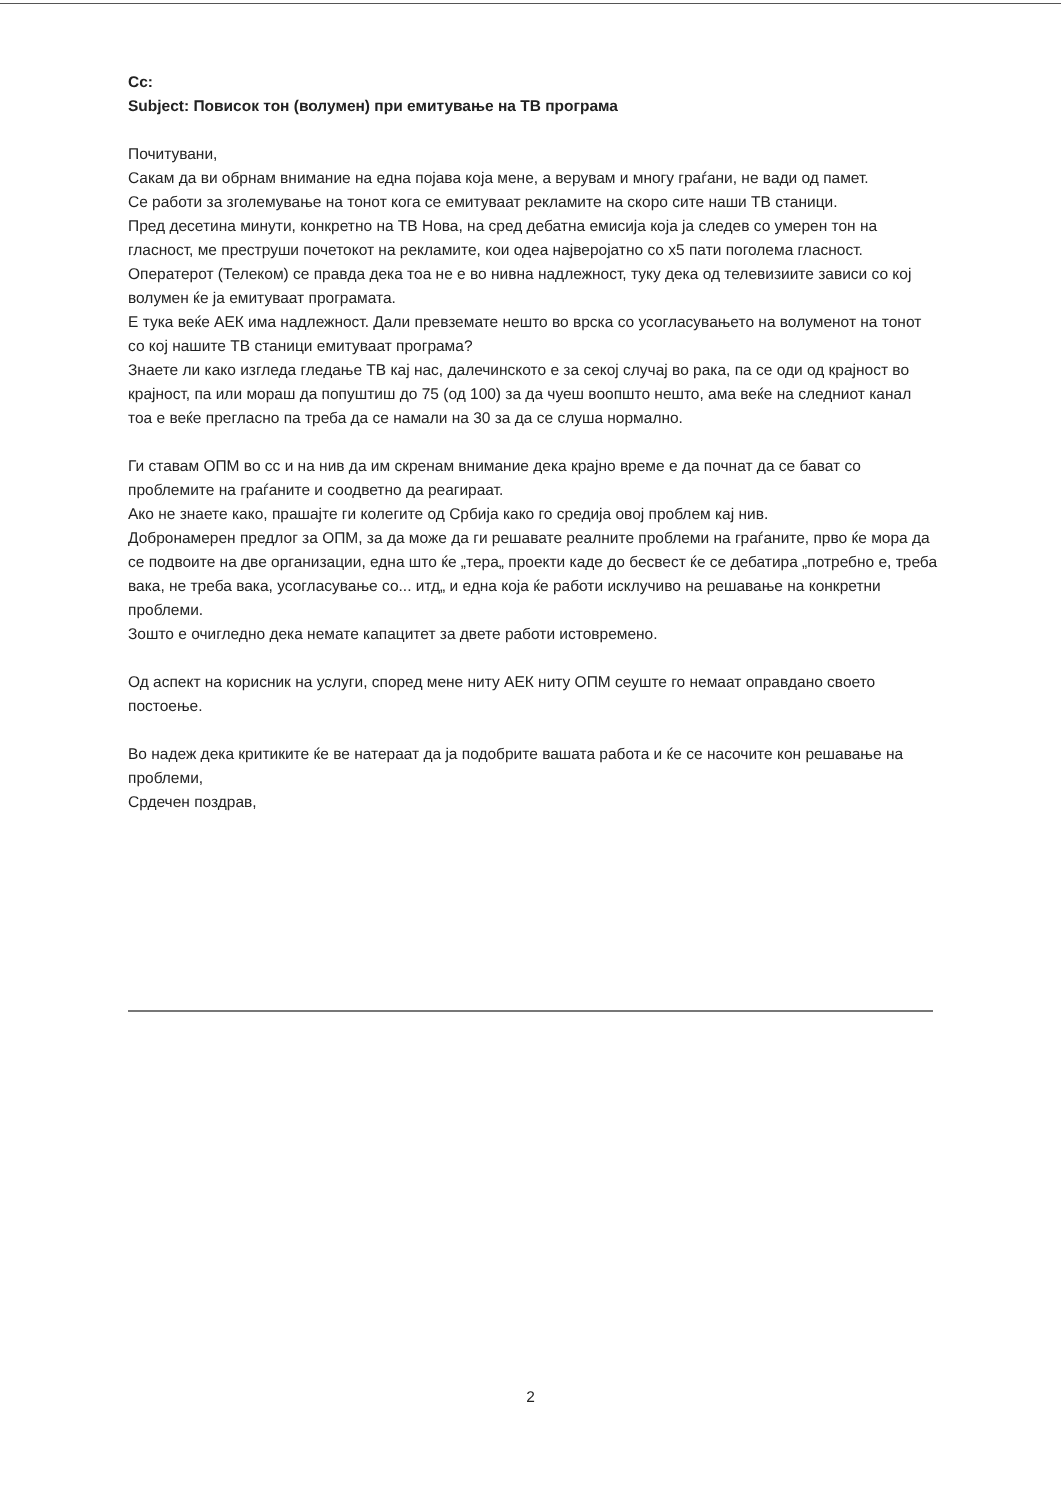Cc:
Subject: Повисок тон (волумен) при емитување на ТВ програма
Почитувани,
Сакам да ви обрнам внимание на една појава која мене, а верувам и многу граѓани, не вади од памет.
Се работи за зголемување на тонот кога се емитуваат рекламите на скоро сите наши ТВ станици.
Пред десетина минути, конкретно на ТВ Нова, на сред дебатна емисија која ја следев со умерен тон на гласност, ме преструши почетокот на рекламите, кои одеа најверојатно со x5 пати поголема гласност.
Оператерот (Телеком) се правда дека тоа не е во нивна надлежност, туку дека од телевизиите зависи со кој волумен ќе ја емитуваат програмата.
Е тука веќе АЕК има надлежност. Дали превземате нешто во врска со усогласувањето на волуменот на тонот со кој нашите ТВ станици емитуваат програма?
Знаете ли како изгледа гледање ТВ кај нас, далечинското е за секој случај во рака, па се оди од крајност во крајност, па или мораш да попуштиш до 75 (од 100) за да чуеш воопшто нешто, ама веќе на следниот канал тоа е веќе прегласно па треба да се намали на 30 за да се слуша нормално.
Ги ставам ОПМ во cc и на нив да им скренам внимание дека крајно време е да почнат да се бават со проблемите на граѓаните и соодветно да реагираат.
Ако не знаете како, прашајте ги колегите од Србија како го средија овој проблем кај нив.
Добронамерен предлог за ОПМ, за да може да ги решавате реалните проблеми на граѓаните, прво ќе мора да се подвоите на две организации, една што ќе „тера„ проекти каде до бесвест ќе се дебатира „потребно е, треба вака, не треба вака, усогласување со... итд„ и една која ќе работи исклучиво на решавање на конкретни проблеми.
Зошто е очигледно дека немате капацитет за двете работи истовремено.
Од аспект на корисник на услуги, според мене ниту АЕК ниту ОПМ сеуште го немаат оправдано своето постоење.
Во надеж дека критиките ќе ве натераат да ја подобрите вашата работа и ќе се насочите кон решавање на проблеми,
Срдечен поздрав,
2